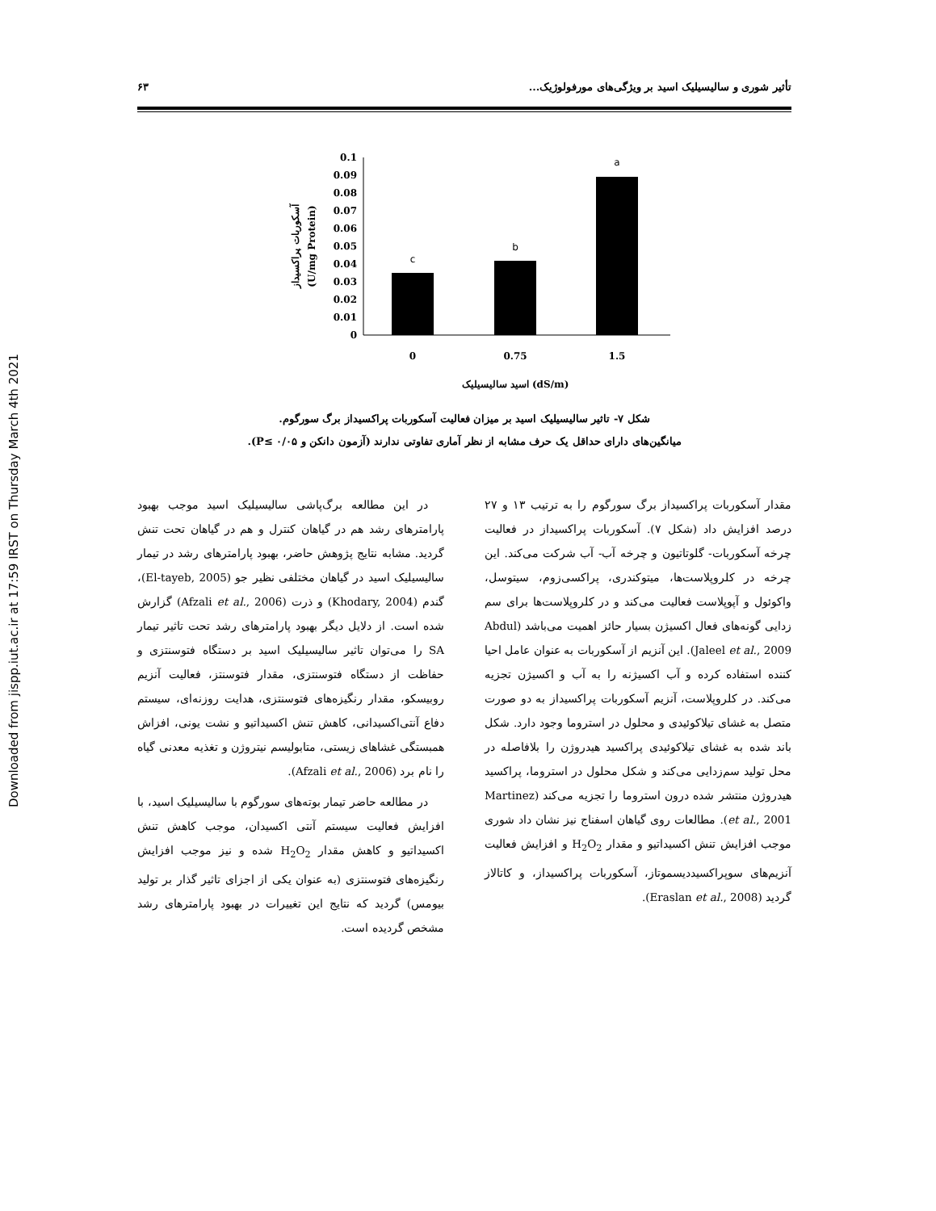Downloaded from jispp.iut.ac.ir at 17:59 IRST on Thursday March 4th 2021
تأثیر شوری و سالیسیلیک اسید بر ویژگی‌های مورفولوژیک... ۶۳
آسکوربات پراکسیداز
(U/mg Protein)
0.1
0.09
0.08
0.07
0.06
0.05
0.04
0.03
0.02
0.01
0
c
b
a
0
0.75
1.5
اسید سالیسیلیک (dS/m)
شکل ۷- تاثیر سالیسیلیک اسید بر میزان فعالیت آسکوربات پراکسیداز برگ سورگوم.
میانگین‌های دارای حداقل یک حرف مشابه از نظر آماری تفاوتی ندارند (آزمون دانکن و ۰/۰۵ ≥P).
مقدار آسکوربات پراکسیداز برگ سورگوم را به ترتیب ۱۳ و ۲۷ درصد افزایش داد (شکل ۷). آسکوربات پراکسیداز در فعالیت چرخه آسکوربات- گلوتاتیون و چرخه آب- آب شرکت می‌کند. این چرخه در کلروپلاست‌ها، میتوکندری، پراکسی‌زوم، سیتوسل، واکوئول و آپوپلاست فعالیت می‌کند و در کلروپلاست‌ها برای سم زدایی گونه‌های فعال اکسیژن بسیار حائز اهمیت می‌باشد (Abdul Jaleel et al., 2009). این آنزیم از آسکوربات به عنوان عامل احیا کننده استفاده کرده و آب اکسیژنه را به آب و اکسیژن تجزیه می‌کند. در کلروپلاست، آنزیم آسکوربات پراکسیداز به دو صورت متصل به غشای تیلاکوئیدی و محلول در استروما وجود دارد. شکل باند شده به غشای تیلاکوئیدی پراکسید هیدروژن را بلافاصله در محل تولید سم‌زدایی می‌کند و شکل محلول در استروما، پراکسید هیدروژن منتشر شده درون استروما را تجزیه می‌کند (Martinez et al., 2001). مطالعات روی گیاهان اسفناج نیز نشان داد شوری موجب افزایش تنش اکسیداتیو و مقدار H<sub>2</sub>O<sub>2</sub> و افزایش فعالیت آنزیم‌های سوپراکسیددیسموتاز، آسکوربات پراکسیداز، و کاتالاز گردید (Eraslan et al., 2008).
در این مطالعه برگ‌پاشی سالیسیلیک اسید موجب بهبود پارامترهای رشد هم در گیاهان کنترل و هم در گیاهان تحت تنش گردید. مشابه نتایج پژوهش حاضر، بهبود پارامترهای رشد در تیمار سالیسیلیک اسید در گیاهان مختلفی نظیر جو (El-tayeb, 2005)، گندم (Khodary, 2004) و ذرت (Afzali et al., 2006) گزارش شده است. از دلایل دیگر بهبود پارامترهای رشد تحت تاثیر تیمار SA را می‌توان تاثیر سالیسیلیک اسید بر دستگاه فتوسنتزی و حفاظت از دستگاه فتوسنتزی، مقدار فتوسنتز، فعالیت آنزیم روبیسکو، مقدار رنگیزه‌های فتوسنتزی، هدایت روزنه‌ای، سیستم دفاع آنتی‌اکسیدانی، کاهش تنش اکسیداتیو و نشت یونی، افزاش همبستگی غشاهای زیستی، متابولیسم نیتروژن و تغذیه معدنی گیاه را نام برد (Afzali et al., 2006).
در مطالعه حاضر تیمار بوته‌های سورگوم با سالیسیلیک اسید، با افزایش فعالیت سیستم آنتی اکسیدان، موجب کاهش تنش اکسیداتیو و کاهش مقدار H<sub>2</sub>O<sub>2</sub> شده و نیز موجب افزایش رنگیزه‌های فتوسنتزی (به عنوان یکی از اجزای تاثیر گذار بر تولید بیومس) گردید که نتایج این تغییرات در بهبود پارامترهای رشد مشخص گردیده است.